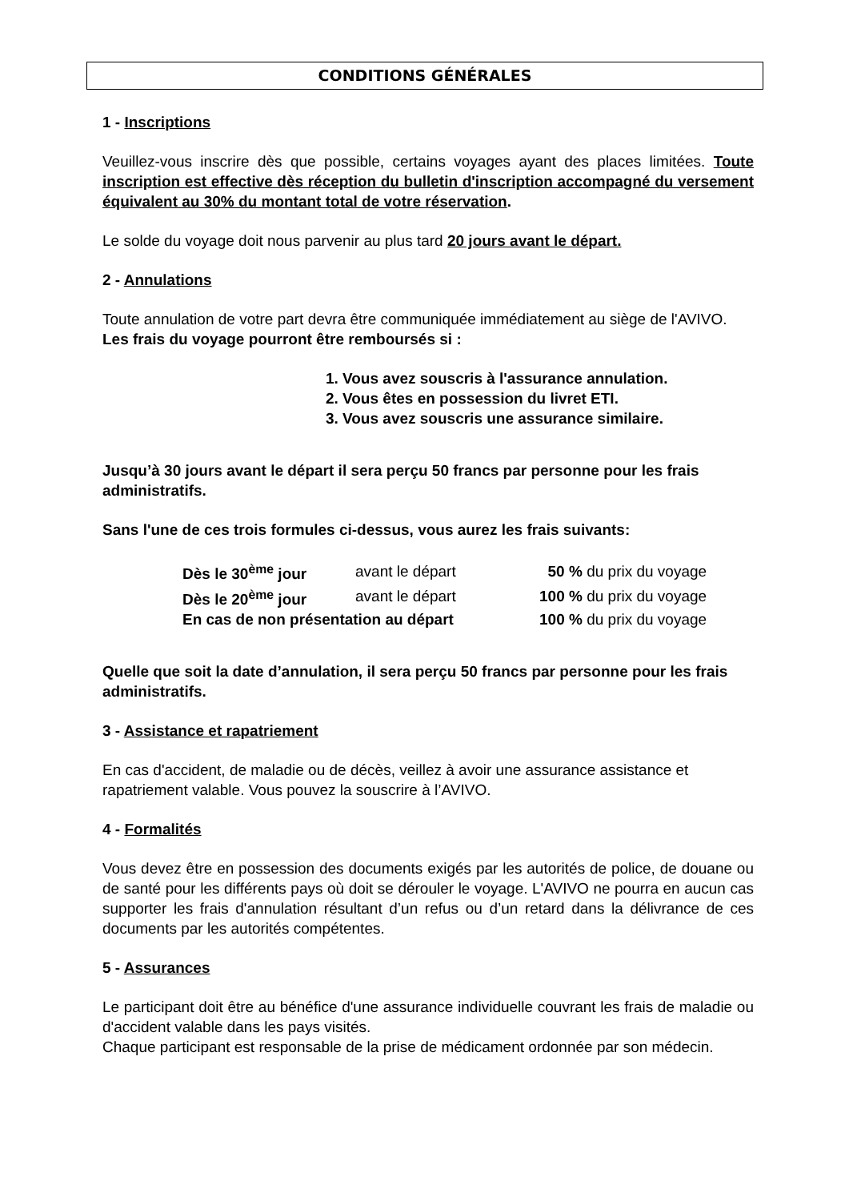CONDITIONS GÉNÉRALES
1 - Inscriptions
Veuillez-vous inscrire dès que possible, certains voyages ayant des places limitées. Toute inscription est effective dès réception du bulletin d'inscription accompagné du versement équivalent au 30% du montant total de votre réservation.
Le solde du voyage doit nous parvenir au plus tard 20 jours avant le départ.
2 - Annulations
Toute annulation de votre part devra être communiquée immédiatement au siège de l'AVIVO.
Les frais du voyage pourront être remboursés si :
1. Vous avez souscris à l'assurance annulation.
2. Vous êtes en possession du livret ETI.
3. Vous avez souscris une assurance similaire.
Jusqu’à 30 jours avant le départ il sera perçu 50 francs par personne pour les frais administratifs.
Sans l'une de ces trois formules ci-dessus, vous aurez les frais suivants:
| Dès le 30<sup>ème</sup> jour | avant le départ | 50 % du prix du voyage |
| Dès le 20<sup>ème</sup> jour | avant le départ | 100 % du prix du voyage |
| En cas de non présentation au départ | | 100 % du prix du voyage |
Quelle que soit la date d’annulation, il sera perçu 50 francs par personne pour les frais administratifs.
3 - Assistance et rapatriement
En cas d'accident, de maladie ou de décès, veillez à avoir une assurance assistance et rapatriement valable. Vous pouvez la souscrire à l’AVIVO.
4 - Formalités
Vous devez être en possession des documents exigés par les autorités de police, de douane ou de santé pour les différents pays où doit se dérouler le voyage. L'AVIVO ne pourra en aucun cas supporter les frais d'annulation résultant d’un refus ou d’un retard dans la délivrance de ces documents par les autorités compétentes.
5 - Assurances
Le participant doit être au bénéfice d'une assurance individuelle couvrant les frais de maladie ou d'accident valable dans les pays visités.
Chaque participant est responsable de la prise de médicament ordonnée par son médecin.